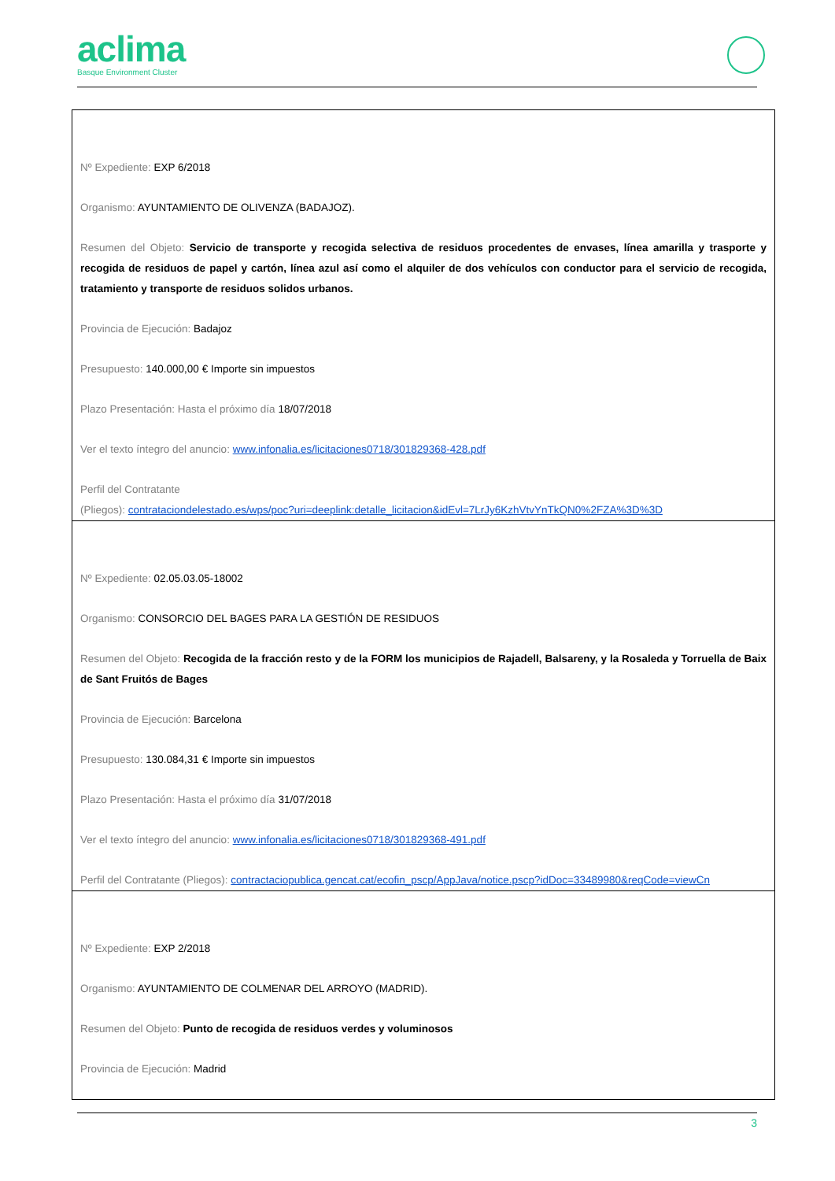aclima
Basque Environment Cluster
| Nº Expediente: EXP 6/2018 Organismo: AYUNTAMIENTO DE OLIVENZA (BADAJOZ). Resumen del Objeto: Servicio de transporte y recogida selectiva de residuos procedentes de envases, línea amarilla y trasporte y recogida de residuos de papel y cartón, línea azul así como el alquiler de dos vehículos con conductor para el servicio de recogida, tratamiento y transporte de residuos solidos urbanos. Provincia de Ejecución: Badajoz Presupuesto: 140.000,00 € Importe sin impuestos Plazo Presentación: Hasta el próximo día 18/07/2018 Ver el texto íntegro del anuncio: www.infonalia.es/licitaciones0718/301829368-428.pdf Perfil del Contratante (Pliegos): contrataciondelestado.es/wps/poc?uri=deeplink:detalle_licitacion&idEvl=7LrJy6KzhVtvYnTkQN0%2FZA%3D%3D |
| Nº Expediente: 02.05.03.05-18002 Organismo: CONSORCIO DEL BAGES PARA LA GESTIÓN DE RESIDUOS Resumen del Objeto: Recogida de la fracción resto y de la FORM los municipios de Rajadell, Balsareny, y la Rosaleda y Torruella de Baix de Sant Fruitós de Bages Provincia de Ejecución: Barcelona Presupuesto: 130.084,31 € Importe sin impuestos Plazo Presentación: Hasta el próximo día 31/07/2018 Ver el texto íntegro del anuncio: www.infonalia.es/licitaciones0718/301829368-491.pdf Perfil del Contratante (Pliegos): contractaciopublica.gencat.cat/ecofin_pscp/AppJava/notice.pscp?idDoc=33489980&reqCode=viewCn |
| Nº Expediente: EXP 2/2018 Organismo: AYUNTAMIENTO DE COLMENAR DEL ARROYO (MADRID). Resumen del Objeto: Punto de recogida de residuos verdes y voluminosos Provincia de Ejecución: Madrid |
3